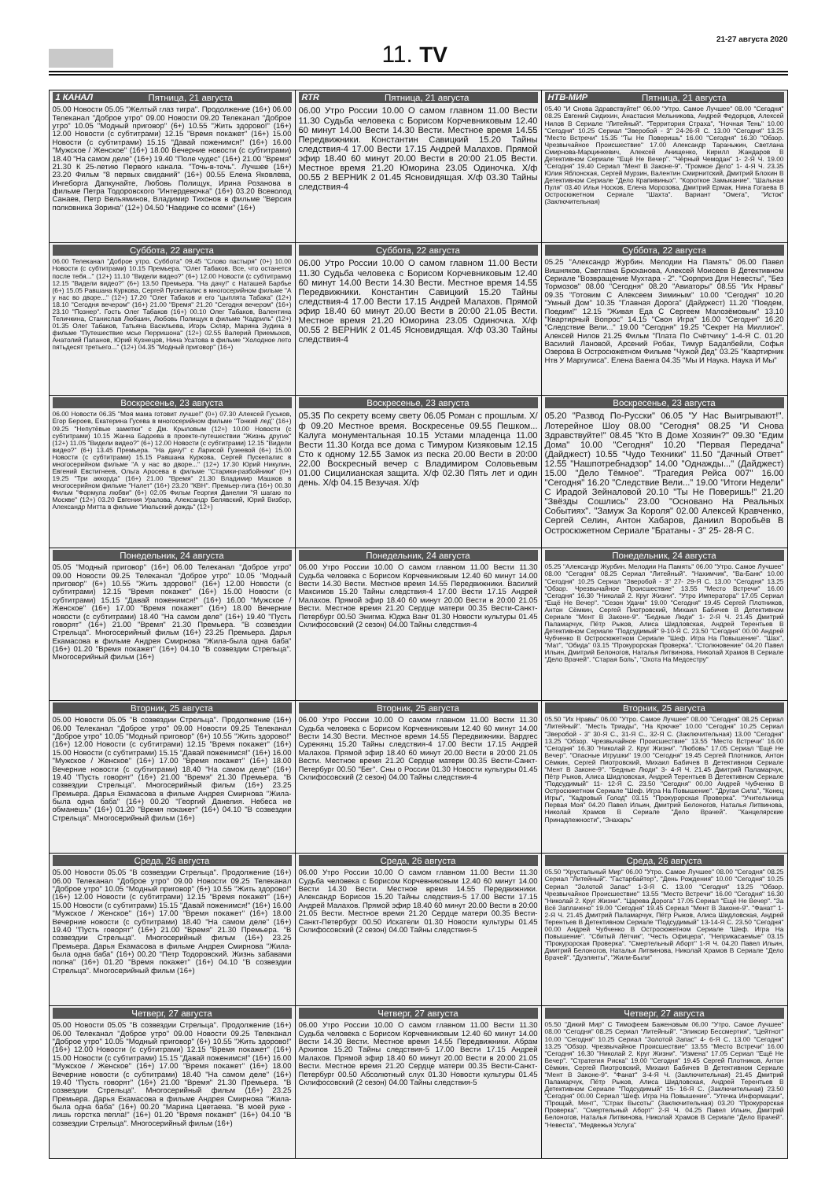11. TV
21-27 августа 2020
| 1 КАНАЛ Пятница, 21 августа 05.00 Новости 05.05 "Желтый глаз тигра". Продолжение (16+) 06.00 Телеканал "Доброе утро" 09.00 Новости 09.20 Телеканал "Доброе утро" 10.05 "Модный приговор" (6+) 10.55 "Жить здорово!" (16+) 12.00 Новости (с субтитрами) 12.15 "Время покажет" (16+) 15.00 Новости (с субтитрами) 15.15 "Давай поженимся!" (16+) 16.00 "Мужское / Женское" (16+) 18.00 Вечерние новости (с субтитрами) 18.40 "На самом деле" (16+) 19.40 "Поле чудес" (16+) 21.00 "Время" 21.30 К 25-летию Первого канала. "Точь-в-точь". Лучшее (16+) 23.20 Фильм "8 первых свиданий" (16+) 00.55 Елена Яковлева, Ингеборга Дапкунайте, Любовь Полищук, Ирина Розанова в фильме Петра Тодоровского "Интердевочка" (16+) 03.20 Всеволод Санаев, Петр Вельяминов, Владимир Тихонов в фильме "Версия полковника Зорина" (12+) 04.50 "Наедине со всеми" (16+) | RTR Пятница, 21 августа 06.00 Утро России 10.00 О самом главном 11.00 Вести 11.30 Судьба человека с Борисом Корчевниковым 12.40 60 минут 14.00 Вести 14.30 Вести. Местное время 14.55 Передвижники. Константин Савицкий 15.20 Тайны следствия-4 17.00 Вести 17.15 Андрей Малахов. Прямой эфир 18.40 60 минут 20.00 Вести в 20:00 21.05 Вести. Местное время 21.20 Юморина 23.05 Одиночка. Х/ф 00.55 2 ВЕРНИК 2 01.45 Ясновидящая. Х/ф 03.30 Тайны следствия-4 | НТВ-МИР Пятница, 21 августа 05.40 "И Снова Здравствуйте!" 06.00 "Утро. Самое Лучшее" 08.00 "Сегодня" 08.25 Евгений Сидихин, Анастасия Мельникова, Андрей Федорцов, Алексей Нилов В Сериале "Литейный". "Территория Страха", "Ночная Тень" 10.00 "Сегодня" 10.25 Сериал "Зверобой - 3" 24-26-Я С. 13.00 "Сегодня" 13.25 "Место Встречи" 15.35 "Ты Не Поверишь" 16.00 "Сегодня" 16.30 "Обзор. Чрезвычайное Происшествие" 17.00 Александр Тараньжин, Светлана Смирнова-Марцинкевич, Алексей Анищенко, Кирилл Жандаров В Детективном Сериале "Ещё Не Вечер". "Чёрный Чемодан" 1- 2-Я Ч. 19.00 "Сегодня" 19.40 Сериал "Мент В Законе-9". "Громкое Дело" 1- 4-Я Ч. 23.35 Юлия Яблонская, Сергей Мурзин, Валентин Смирнитский, Дмитрий Блохин В Детективном Сериале "Дело Крапивиных". "Короткое Замыкание". "Шальная Пуля" 03.40 Илья Носков, Елена Морозова, Дмитрий Ермак, Нина Гогаева В Остросюжетном Сериале "Шахта". Вариант "Омега", "Исток" (Заключительная) |
| Суббота, 22 августа 06.00 Телеканал "Доброе утро. Суббота" 09.45 "Слово пастыря" (0+) 10.00 Новости (с субтитрами) 10.15 Премьера. "Олег Табаков. Все, что останется после тебя..." (12+) 11.10 "Видели видео?" (6+) 12.00 Новости (с субтитрами) 12.15 "Видели видео?" (6+) 13.50 Премьера. "На дачу!" с Наташей Барбье (6+) 15.05 Равшана Куркова, Сергей Пускепалис в многосерийном фильме "А у нас во дворе..." (12+) 17.20 "Олег Табаков и его "цыплята Табака" (12+) 18.10 "Сегодня вечером" (16+) 21.00 "Время" 21.20 "Сегодня вечером" (16+) 23.10 "Познер". Гость Олег Табаков (16+) 00.10 Олег Табаков, Валентина Теличкина, Станислав Любшин, Любовь Полищук в фильме "Кадриль" (12+) 01.35 Олег Табаков, Татьяна Васильева, Игорь Скляр, Марина Зудина в фильме "Путешествие мсье Перришона" (12+) 02.55 Валерий Приемыхов, Анатолий Папанов, Юрий Кузнецов, Нина Усатова в фильме "Холодное лето пятьдесят третьего..." (12+) 04.35 "Модный приговор" (16+) | Суббота, 22 августа 06.00 Утро России 10.00 О самом главном 11.00 Вести 11.30 Судьба человека с Борисом Корчевниковым 12.40 60 минут 14.00 Вести 14.30 Вести. Местное время 14.55 Передвижники. Константин Савицкий 15.20 Тайны следствия-4 17.00 Вести 17.15 Андрей Малахов. Прямой эфир 18.40 60 минут 20.00 Вести в 20:00 21.05 Вести. Местное время 21.20 Юморина 23.05 Одиночка. Х/ф 00.55 2 ВЕРНИК 2 01.45 Ясновидящая. Х/ф 03.30 Тайны следствия-4 | Суббота, 22 августа 05.25 "Александр Журбин. Мелодии На Память" 06.00 Павел Вишняков, Светлана Брюханова, Алексей Моисеев В Детективном Сериале "Возвращение Мухтара - 2". "Сюрприз Для Невесты", "Без Тормозов" 08.00 "Сегодня" 08.20 "Авиаторы" 08.55 "Их Нравы" 09.35 "Готовим С Алексеем Зиминым" 10.00 "Сегодня" 10.20 "Умный Дом" 10.35 "Главная Дорога" (Дайджест) 11.20 "Поедем, Поедим!" 12.15 "Живая Еда С Сергеем Малозёмовым" 13.10 "Квартирный Вопрос" 14.15 "Своя Игра" 16.00 "Сегодня" 16.20 "Следствие Вели..." 19.00 "Сегодня" 19.25 "Секрет На Миллион". Алексей Нилов 21.25 Фильм "Плата По Счётчику" 1-4-Я С. 01.20 Василий Лановой, Арсений Робак, Тимур Бадалбейли, Софья Озерова В Остросюжетном Фильме "Чужой Дед" 03.25 "Квартирник Нтв У Маргулиса". Елена Ваенга 04.35 "Мы И Наука. Наука И Мы" |
| Воскресенье, 23 августа 06.00 Новости 06.35 "Моя мама готовит лучше!" (0+) 07.30 Алексей Гуськов, Егор Бероев, Екатерина Гусева в многосерийном фильме "Тонкий лед" (16+) 09.25 "Непутёвые заметки" с Дм. Крыловым (12+) 10.00 Новости (с субтитрами) 10.15 Жанна Бадоева в проекте-путешествии "Жизнь других" (12+) 11.05 "Видели видео?" (6+) 12.00 Новости (с субтитрами) 12.15 "Видели видео?" (6+) 13.45 Премьера. "На дачу!" с Ларисой Гузеевой (6+) 15.00 Новости (с субтитрами) 15.15 Равшана Куркова, Сергей Пускепалис в многосерийном фильме "А у нас во дворе..." (12+) 17.30 Юрий Никулин, Евгений Евстигнеев, Ольга Аросева в фильме "Старики-разбойники" (0+) 19.25 "Три аккорда" (16+) 21.00 "Время" 21.30 Владимир Машков в многосерийном фильме "Налет" (16+) 23.20 "КВН". Премьер-лига (16+) 00.30 Фильм "Формула любви" (6+) 02.05 Фильм Георгия Данелии "Я шагаю по Москве" (12+) 03.20 Евгения Уралова, Александр Белявский, Юрий Визбор, Александр Митта в фильме "Июльский дождь" (12+) | Воскресенье, 23 августа 05.35 По секрету всему свету 06.05 Роман с прошлым. Х/ф 09.20 Местное время. Воскресенье 09.55 Пешком... Калуга монументальная 10.15 Устами младенца 11.00 Вести 11.30 Когда все дома с Тимуром Кизяковым 12.15 Сто к одному 12.55 Замок из песка 20.00 Вести в 20:00 22.00 Воскресный вечер с Владимиром Соловьевым 01.00 Сицилианская защита. Х/ф 02.30 Пять лет и один день. Х/ф 04.15 Везучая. Х/ф | Воскресенье, 23 августа 05.20 "Развод По-Русски" 06.05 "У Нас Выигрывают!". Лотерейное Шоу 08.00 "Сегодня" 08.25 "И Снова Здравствуйте!" 08.45 "Кто В Доме Хозяин?" 09.30 "Едим Дома" 10.00 "Сегодня" 10.20 "Первая Передача" (Дайджест) 10.55 "Чудо Техники" 11.50 "Дачный Ответ" 12.55 "Нашпотребнадзор" 14.00 "Однажды..." (Дайджест) 15.00 "Дело Тёмное". "Трагедия Рейса 007" 16.00 "Сегодня" 16.20 "Следствие Вели..." 19.00 "Итоги Недели" С Ирадой Зейналовой 20.10 "Ты Не Поверишь!" 21.20 "Звёзды Сошлись" 23.00 "Основано На Реальных Событиях". "Замуж За Короля" 02.00 Алексей Кравченко, Сергей Селин, Антон Хабаров, Даниил Воробьёв В Остросюжетном Сериале "Братаны - 3" 25- 28-Я С. |
| Понедельник, 24 августа 05.05 "Модный приговор" (16+) 06.00 Телеканал "Доброе утро" 09.00 Новости 09.25 Телеканал "Доброе утро" 10.05 "Модный приговор" (6+) 10.55 "Жить здорово!" (16+) 12.00 Новости (с субтитрами) 12.15 "Время покажет" (16+) 15.00 Новости (с субтитрами) 15.15 "Давай поженимся!" (16+) 16.00 "Мужское / Женское" (16+) 17.00 "Время покажет" (16+) 18.00 Вечерние новости (с субтитрами) 18.40 "На самом деле" (16+) 19.40 "Пусть говорят" (16+) 21.00 "Время" 21.30 Премьера. "В созвездии Стрельца". Многосерийный фильм (16+) 23.25 Премьера. Дарья Екамасова в фильме Андрея Смирнова "Жила-была одна баба" (16+) 01.20 "Время покажет" (16+) 04.10 "В созвездии Стрельца". Многосерийный фильм (16+) | Понедельник, 24 августа 06.00 Утро России 10.00 О самом главном 11.00 Вести 11.30 Судьба человека с Борисом Корчевниковым 12.40 60 минут 14.00 Вести 14.30 Вести. Местное время 14.55 Передвижники. Василий Максимов 15.20 Тайны следствия-4 17.00 Вести 17.15 Андрей Малахов. Прямой эфир 18.40 60 минут 20.00 Вести в 20:00 21.05 Вести. Местное время 21.20 Сердце матери 00.35 Вести-Санкт-Петербург 00.50 Энигма. Юджа Ванг 01.30 Новости культуры 01.45 Склифосовский (2 сезон) 04.00 Тайны следствия-4 | Понедельник, 24 августа 05.25 "Александр Журбин. Мелодии На Память" 06.00 "Утро. Самое Лучшее" 08.00 "Сегодня" 08.25 Сериал "Литейный". "Нахимчик", "Ва-Банк" 10.00 "Сегодня" 10.25 Сериал "Зверобой - 3" 27- 29-Я С. 13.00 "Сегодня" 13.25 "Обзор. Чрезвычайное Происшествие" 13.55 "Место Встречи" 16.00 "Сегодня" 16.30 "Николай 2. Круг Жизни". "Утро Императора" 17.05 Сериал "Ещё Не Вечер". "Сезон Удачи" 19.00 "Сегодня" 19.45 Сергей Плотников, Антон Сёмкин, Сергей Пиотровский, Михаил Бабичев В Детективном Сериале "Мент В Законе-9". "Бедные Люди" 1- 2-Я Ч. 21.45 Дмитрий Паламарчук, Пётр Рыков, Алиса Шидловская, Андрей Терентьев В Детективном Сериале "Подсудимый" 9-10-Я С. 23.50 "Сегодня" 00.00 Андрей Чубченко В Остросюжетном Сериале "Шеф. Игра На Повышение". "Шах", "Мат", "Обида" 03.15 "Прокурорская Проверка". "Столкновение" 04.20 Павел Ильин, Дмитрий Белоногов, Наталья Литвинова, Николай Храмов В Сериале "Дело Врачей". "Старая Боль", "Охота На Медсестру" |
| Вторник, 25 августа 05.00 Новости 05.05 "В созвездии Стрельца". Продолжение (16+) 06.00 Телеканал "Доброе утро" 09.00 Новости 09.25 Телеканал "Доброе утро" 10.05 "Модный приговор" (6+) 10.55 "Жить здорово!" (16+) 12.00 Новости (с субтитрами) 12.15 "Время покажет" (16+) 15.00 Новости (с субтитрами) 15.15 "Давай поженимся!" (16+) 16.00 "Мужское / Женское" (16+) 17.00 "Время покажет" (16+) 18.00 Вечерние новости (с субтитрами) 18.40 "На самом деле" (16+) 19.40 "Пусть говорят" (16+) 21.00 "Время" 21.30 Премьера. "В созвездии Стрельца". Многосерийный фильм (16+) 23.25 Премьера. Дарья Екамасова в фильме Андрея Смирнова "Жила-была одна баба" (16+) 00.20 "Георгий Данелия. Небеса не обманешь" (16+) 01.20 "Время покажет" (16+) 04.10 "В созвездии Стрельца". Многосерийный фильм (16+) | Вторник, 25 августа 06.00 Утро России 10.00 О самом главном 11.00 Вести 11.30 Судьба человека с Борисом Корчевниковым 12.40 60 минут 14.00 Вести 14.30 Вести. Местное время 14.55 Передвижники. Вардгес Суренянц 15.20 Тайны следствия-4 17.00 Вести 17.15 Андрей Малахов. Прямой эфир 18.40 60 минут 20.00 Вести в 20:00 21.05 Вести. Местное время 21.20 Сердце матери 00.35 Вести-Санкт-Петербург 00.50 "Бег". Сны о России 01.30 Новости культуры 01.45 Склифосовский (2 сезон) 04.00 Тайны следствия-4 | Вторник, 25 августа 05.50 "Их Нравы" 06.00 "Утро. Самое Лучшее" 08.00 "Сегодня" 08.25 Сериал "Литейный". "Месть Триады", "На Крючке" 10.00 "Сегодня" 10.25 Сериал "Зверобой - 3" 30-Я С., 31-Я С., 32-Я С. (Заключительная) 13.00 "Сегодня" 13.25 "Обзор. Чрезвычайное Происшествие" 13.55 "Место Встречи" 16.00 "Сегодня" 16.30 "Николай 2. Круг Жизни". "Любовь" 17.05 Сериал "Ещё Не Вечер". "Опасные Игрушки" 19.00 "Сегодня" 19.45 Сергей Плотников, Антон Сёмкин, Сергей Пиотровский, Михаил Бабичев В Детективном Сериале "Мент В Законе-9". "Бедные Люди" 3- 4-Я Ч. 21.45 Дмитрий Паламарчук, Пётр Рыков, Алиса Шидловская, Андрей Терентьев В Детективном Сериале "Подсудимый" 11- 12-Я С. 23.50 "Сегодня" 00.00 Андрей Чубченко В Остросюжетном Сериале "Шеф. Игра На Повышение". "Другая Сила", "Конец Игры", "Кадровый Голод" 03.15 "Прокурорская Проверка". "Учительница Первая Моя" 04.20 Павел Ильин, Дмитрий Белоногов, Наталья Литвинова, Николай Храмов В Сериале "Дело Врачей". "Канцелярские Принадлежности", "Знахарь" |
| Среда, 26 августа 05.00 Новости 05.05 "В созвездии Стрельца". Продолжение (16+) 06.00 Телеканал "Доброе утро" 09.00 Новости 09.25 Телеканал "Доброе утро" 10.05 "Модный приговор" (6+) 10.55 "Жить здорово!" (16+) 12.00 Новости (с субтитрами) 12.15 "Время покажет" (16+) 15.00 Новости (с субтитрами) 15.15 "Давай поженимся!" (16+) 16.00 "Мужское / Женское" (16+) 17.00 "Время покажет" (16+) 18.00 Вечерние новости (с субтитрами) 18.40 "На самом деле" (16+) 19.40 "Пусть говорят" (16+) 21.00 "Время" 21.30 Премьера. "В созвездии Стрельца". Многосерийный фильм (16+) 23.25 Премьера. Дарья Екамасова в фильме Андрея Смирнова "Жила-была одна баба" (16+) 00.20 "Петр Тодоровский. Жизнь забавами полна" (16+) 01.20 "Время покажет" (16+) 04.10 "В созвездии Стрельца". Многосерийный фильм (16+) | Среда, 26 августа 06.00 Утро России 10.00 О самом главном 11.00 Вести 11.30 Судьба человека с Борисом Корчевниковым 12.40 60 минут 14.00 Вести 14.30 Вести. Местное время 14.55 Передвижники. Александр Борисов 15.20 Тайны следствия-5 17.00 Вести 17.15 Андрей Малахов. Прямой эфир 18.40 60 минут 20.00 Вести в 20:00 21.05 Вести. Местное время 21.20 Сердце матери 00.35 Вести-Санкт-Петербург 00.50 Искатели 01.30 Новости культуры 01.45 Склифосовский (2 сезон) 04.00 Тайны следствия-5 | Среда, 26 августа 05.50 "Хрустальный Мир" 06.00 "Утро. Самое Лучшее" 08.00 "Сегодня" 08.25 Сериал "Литейный". "Гастарбайтер", "День Рождения" 10.00 "Сегодня" 10.25 Сериал "Золотой Запас" 1-3-Я С. 13.00 "Сегодня" 13.25 "Обзор. Чрезвычайное Происшествие" 13.55 "Место Встречи" 16.00 "Сегодня" 16.30 "Николай 2. Круг Жизни". "Царева Дорога" 17.05 Сериал "Ещё Не Вечер". "За Всё Заплачено" 19.00 "Сегодня" 19.45 Сериал "Мент В Законе-9". "Фанат" 1-2-Я Ч. 21.45 Дмитрий Паламарчук, Пётр Рыков, Алиса Шидловская, Андрей Терентьев В Детективном Сериале "Подсудимый" 13-14-Я С. 23.50 "Сегодня" 00.00 Андрей Чубченко В Остросюжетном Сериале "Шеф. Игра На Повышение". "Сбитый Лётчик", "Честь Офицера", "Неприкасаемые" 03.15 "Прокурорская Проверка". "Смертельный Аборт" 1-Я Ч. 04.20 Павел Ильин, Дмитрий Белоногов, Наталья Литвинова, Николай Храмов В Сериале "Дело Врачей". "Дуэлянты", "Жили-Были" |
| Четверг, 27 августа 05.00 Новости 05.05 "В созвездии Стрельца". Продолжение (16+) 06.00 Телеканал "Доброе утро" 09.00 Новости 09.25 Телеканал "Доброе утро" 10.05 "Модный приговор" (6+) 10.55 "Жить здорово!" (16+) 12.00 Новости (с субтитрами) 12.15 "Время покажет" (16+) 15.00 Новости (с субтитрами) 15.15 "Давай поженимся!" (16+) 16.00 "Мужское / Женское" (16+) 17.00 "Время покажет" (16+) 18.00 Вечерние новости (с субтитрами) 18.40 "На самом деле" (16+) 19.40 "Пусть говорят" (16+) 21.00 "Время" 21.30 Премьера. "В созвездии Стрельца". Многосерийный фильм (16+) 23.25 Премьера. Дарья Екамасова в фильме Андрея Смирнова "Жила-была одна баба" (16+) 00.20 "Марина Цветаева. "В моей руке - лишь горстка пепла!" (16+) 01.20 "Время покажет" (16+) 04.10 "В созвездии Стрельца". Многосерийный фильм (16+) | Четверг, 27 августа 06.00 Утро России 10.00 О самом главном 11.00 Вести 11.30 Судьба человека с Борисом Корчевниковым 12.40 60 минут 14.00 Вести 14.30 Вести. Местное время 14.55 Передвижники. Абрам Архипов 15.20 Тайны следствия-5 17.00 Вести 17.15 Андрей Малахов. Прямой эфир 18.40 60 минут 20.00 Вести в 20:00 21.05 Вести. Местное время 21.20 Сердце матери 00.35 Вести-Санкт-Петербург 00.50 Абсолютный слух 01.30 Новости культуры 01.45 Склифосовский (2 сезон) 04.00 Тайны следствия-5 | Четверг, 27 августа 05.50 "Дикий Мир" С Тимофеем Баженовым 06.00 "Утро. Самое Лучшее" 08.00 "Сегодня" 08.25 Сериал "Литейный". "Эликсир Бессмертия", "Цейтнот" 10.00 "Сегодня" 10.25 Сериал "Золотой Запас" 4- 6-Я С. 13.00 "Сегодня" 13.25 "Обзор. Чрезвычайное Происшествие" 13.55 "Место Встречи" 16.00 "Сегодня" 16.30 "Николай 2. Круг Жизни". "Измена" 17.05 Сериал "Ещё Не Вечер". "Стратегия Риска" 19.00 "Сегодня" 19.45 Сергей Плотников, Антон Сёмкин, Сергей Пиотровский, Михаил Бабичев В Детективном Сериале "Мент В Законе-9". "Фанат" 3-4-Я Ч. (Заключительная) 21.45 Дмитрий Паламарчук, Пётр Рыков, Алиса Шидловская, Андрей Терентьев В Детективном Сериале "Подсудимый" 15- 16-Я С. (Заключительная) 23.50 "Сегодня" 00.00 Сериал "Шеф. Игра На Повышение". "Утечка Информации", "Прощай, Мент", "Страх Высоты" (Заключительная) 03.20 "Прокурорская Проверка". "Смертельный Аборт" 2-Я Ч. 04.25 Павел Ильин, Дмитрий Белоногов, Наталья Литвинова, Николай Храмов В Сериале "Дело Врачей". "Невеста", "Медвежья Услуга" |